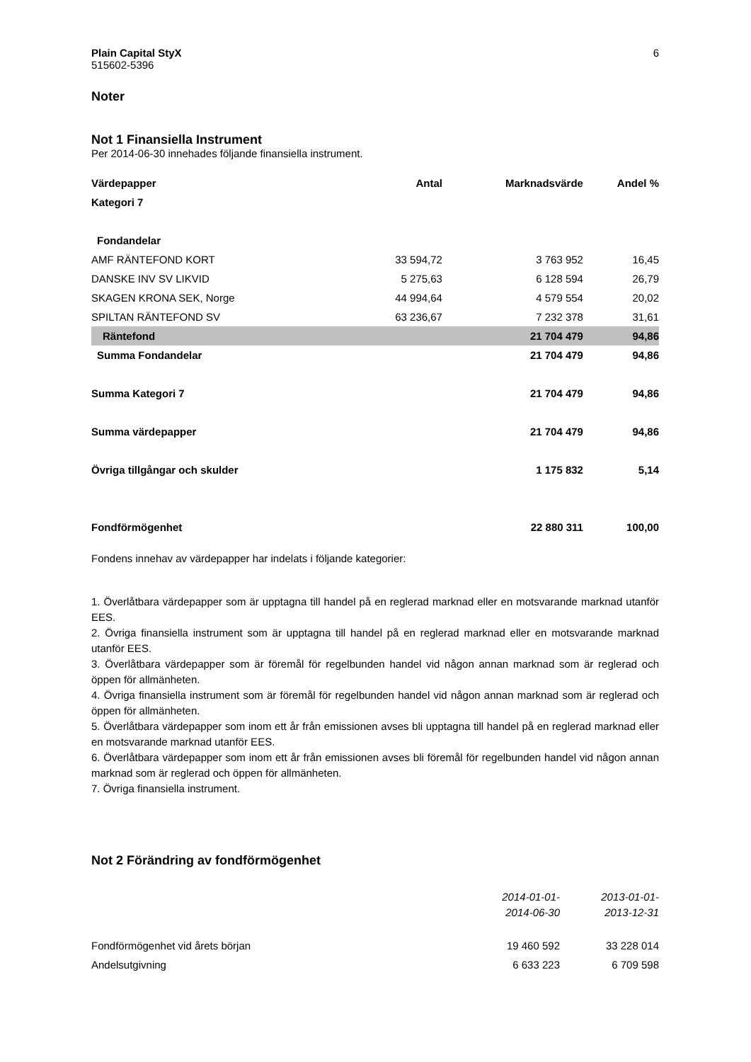Plain Capital StyX
515602-5396
6
Noter
Not 1 Finansiella Instrument
Per 2014-06-30 innehades följande finansiella instrument.
| Värdepapper | Antal | Marknadsvärde | Andel % |
| --- | --- | --- | --- |
| Kategori 7 | | | |
| Fondandelar | | | |
| AMF RÄNTEFOND KORT | 33 594,72 | 3 763 952 | 16,45 |
| DANSKE INV SV LIKVID | 5 275,63 | 6 128 594 | 26,79 |
| SKAGEN KRONA SEK, Norge | 44 994,64 | 4 579 554 | 20,02 |
| SPILTAN RÄNTEFOND SV | 63 236,67 | 7 232 378 | 31,61 |
| Räntefond | | 21 704 479 | 94,86 |
| Summa Fondandelar | | 21 704 479 | 94,86 |
| Summa Kategori 7 | | 21 704 479 | 94,86 |
| Summa värdepapper | | 21 704 479 | 94,86 |
| Övriga tillgångar och skulder | | 1 175 832 | 5,14 |
| Fondförmögenhet | | 22 880 311 | 100,00 |
Fondens innehav av värdepapper har indelats i följande kategorier:
1. Överlåtbara värdepapper som är upptagna till handel på en reglerad marknad eller en motsvarande marknad utanför EES.
2. Övriga finansiella instrument som är upptagna till handel på en reglerad marknad eller en motsvarande marknad utanför EES.
3. Överlåtbara värdepapper som är föremål för regelbunden handel vid någon annan marknad som är reglerad och öppen för allmänheten.
4. Övriga finansiella instrument som är föremål för regelbunden handel vid någon annan marknad som är reglerad och öppen för allmänheten.
5. Överlåtbara värdepapper som inom ett år från emissionen avses bli upptagna till handel på en reglerad marknad eller en motsvarande marknad utanför EES.
6. Överlåtbara värdepapper som inom ett år från emissionen avses bli föremål för regelbunden handel vid någon annan marknad som är reglerad och öppen för allmänheten.
7. Övriga finansiella instrument.
Not 2 Förändring av fondförmögenhet
| | 2014-01-01- 2014-06-30 | 2013-01-01- 2013-12-31 |
| Fondförmögenhet vid årets början | 19 460 592 | 33 228 014 |
| Andelsutgivning | 6 633 223 | 6 709 598 |